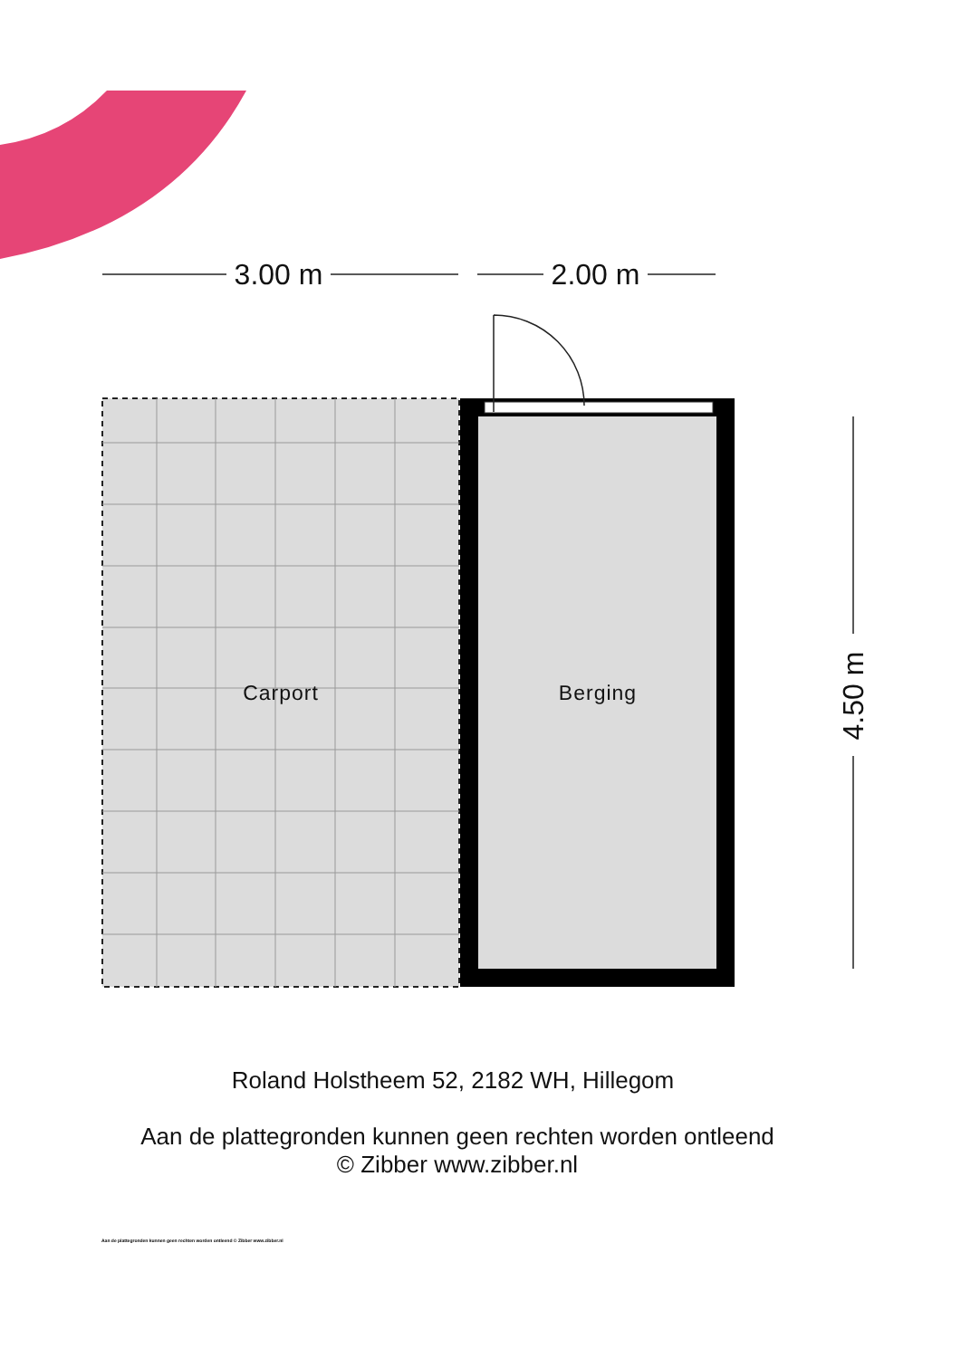3.00 m
2.00 m
4.50 m
Carport Berging
Roland Holstheem 52, 2182 WH, Hillegom
Aan de plattegronden kunnen geen rechten worden ontleend
© Zibber www.zibber.nl
Aan de plattegronden kunnen geen rechten worden ontleend © Zibber www.zibber.nl